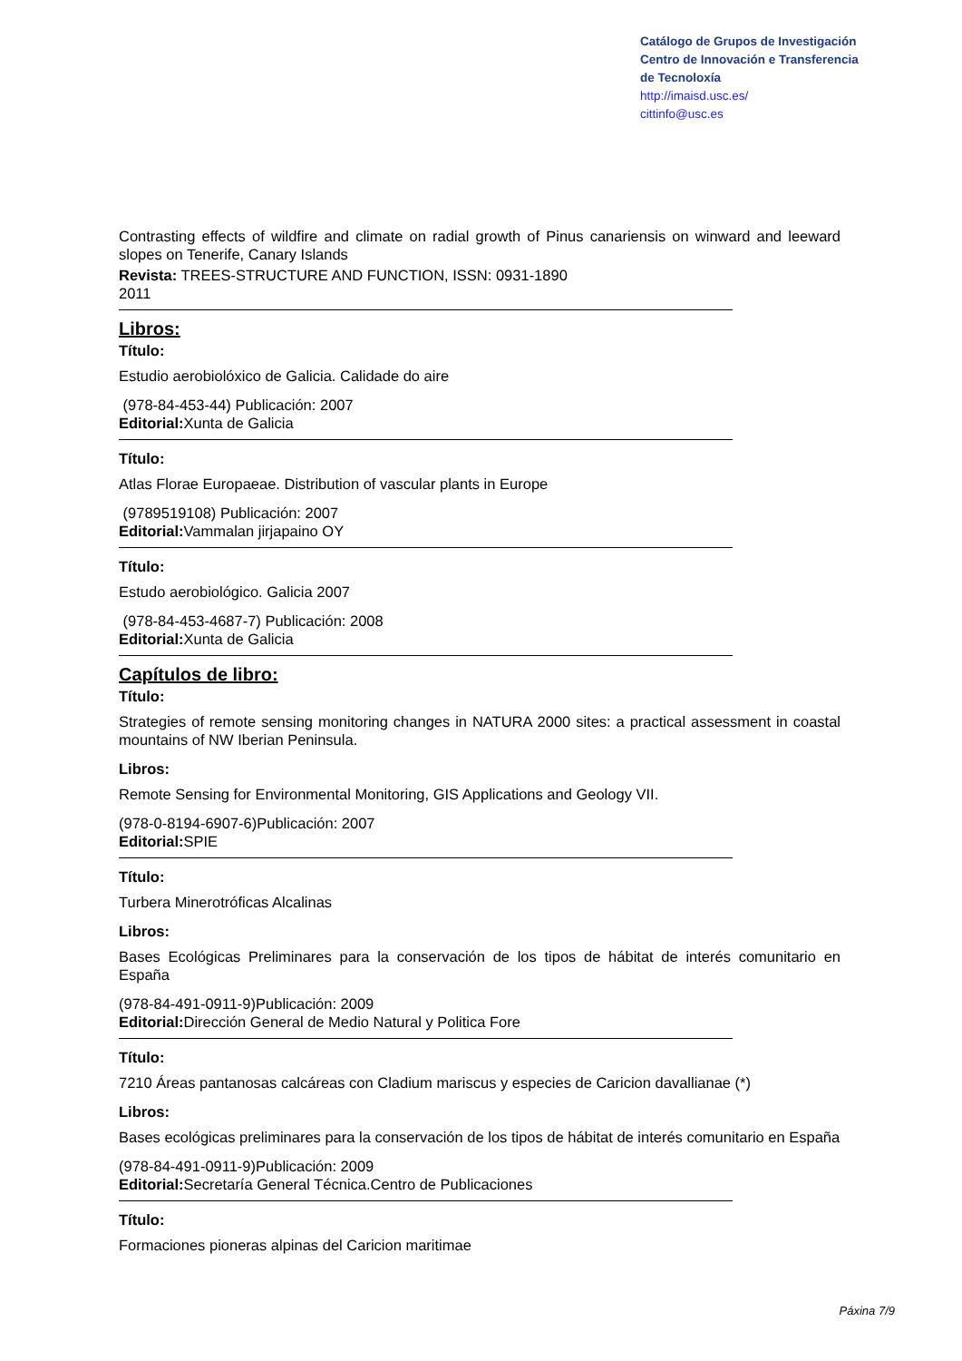Catálogo de Grupos de Investigación
Centro de Innovación e Transferencia
de Tecnoloxía
http://imaisd.usc.es/
cittinfo@usc.es
Contrasting effects of wildfire and climate on radial growth of Pinus canariensis on winward and leeward slopes on Tenerife, Canary Islands
Revista: TREES-STRUCTURE AND FUNCTION, ISSN: 0931-1890
2011
Libros:
Título:
Estudio aerobiolóxico de Galicia. Calidade do aire
(978-84-453-44) Publicación: 2007
Editorial: Xunta de Galicia
Título:
Atlas Florae Europaeae. Distribution of vascular plants in Europe
(9789519108) Publicación: 2007
Editorial: Vammalan jirjapaino OY
Título:
Estudo aerobiológico. Galicia 2007
(978-84-453-4687-7) Publicación: 2008
Editorial: Xunta de Galicia
Capítulos de libro:
Título:
Strategies of remote sensing monitoring changes in NATURA 2000 sites: a practical assessment in coastal mountains of NW Iberian Peninsula.
Libros:
Remote Sensing for Environmental Monitoring, GIS Applications and Geology VII.
(978-0-8194-6907-6)Publicación: 2007
Editorial: SPIE
Título:
Turbera Minerotróficas Alcalinas
Libros:
Bases Ecológicas Preliminares para la conservación de los tipos de hábitat de interés comunitario en España
(978-84-491-0911-9)Publicación: 2009
Editorial: Dirección General de Medio Natural y Politica Fore
Título:
7210 Áreas pantanosas calcáreas con Cladium mariscus y especies de Caricion davallianae (*)
Libros:
Bases ecológicas preliminares para la conservación de los tipos de hábitat de interés comunitario en España
(978-84-491-0911-9)Publicación: 2009
Editorial: Secretaría General Técnica.Centro de Publicaciones
Título:
Formaciones pioneras alpinas del Caricion maritimae
Páxina 7/9